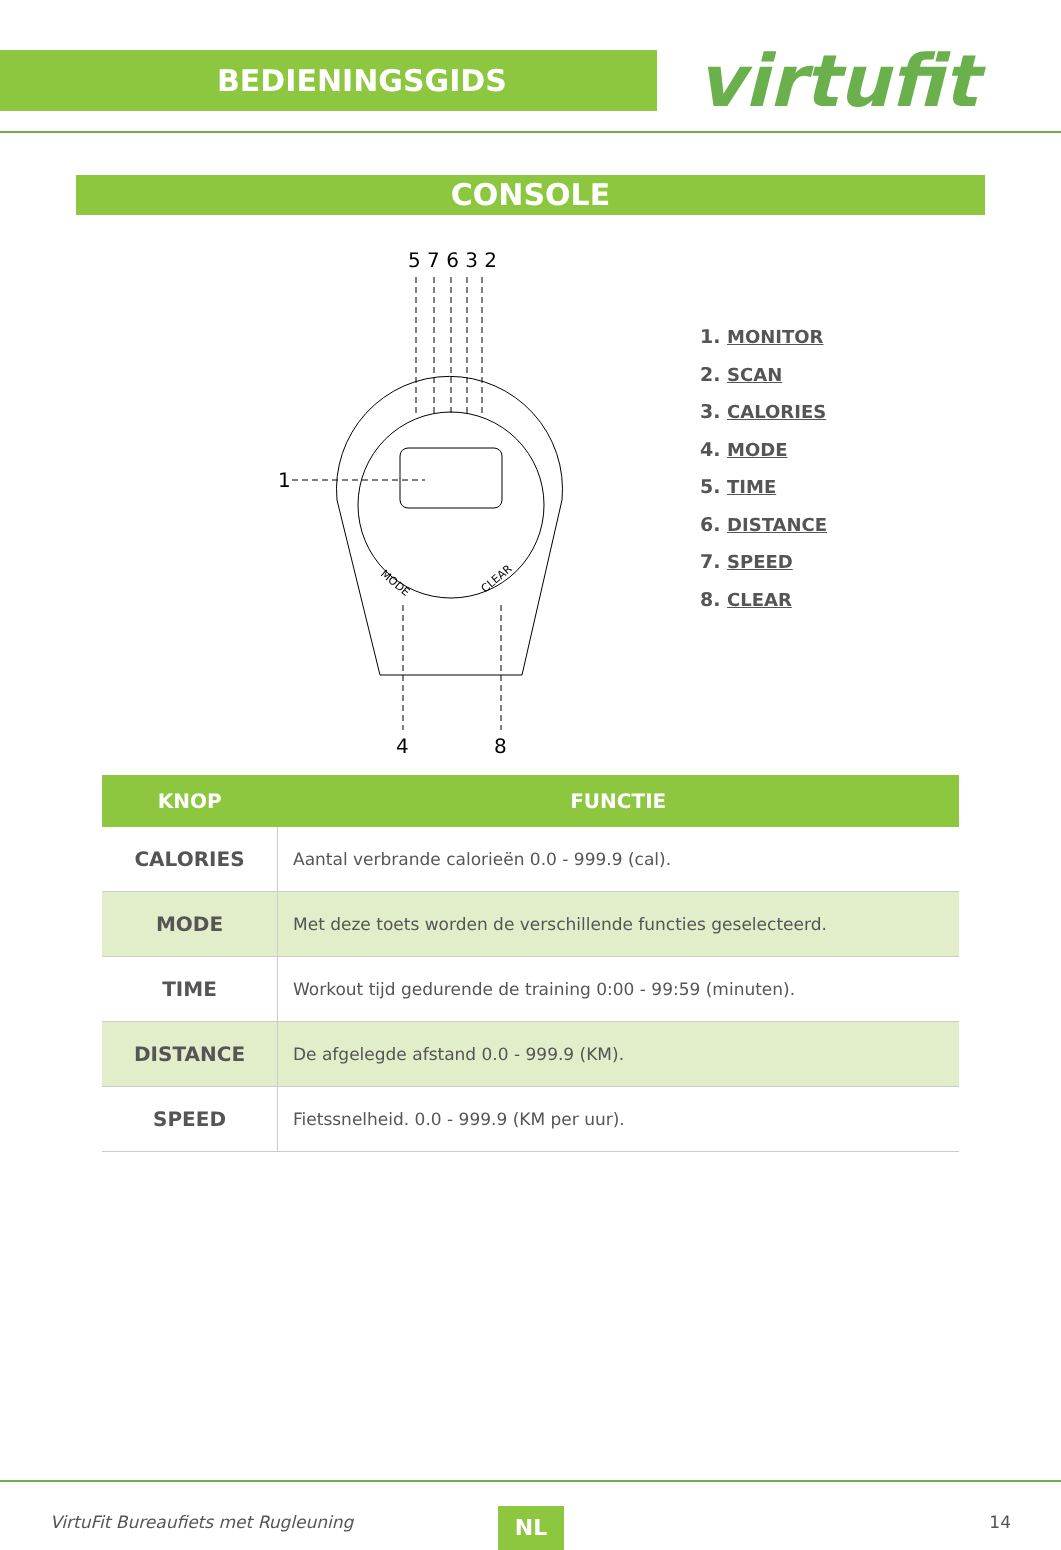BEDIENINGSGIDS
virtufit
CONSOLE
5 7 6 3 2
1
4
8
MODE
CLEAR
1. MONITOR
2. SCAN
3. CALORIES
4. MODE
5. TIME
6. DISTANCE
7. SPEED
8. CLEAR
| KNOP | FUNCTIE |
| --- | --- |
| CALORIES | Aantal verbrande calorieën 0.0 - 999.9 (cal). |
| MODE | Met deze toets worden de verschillende functies geselecteerd. |
| TIME | Workout tijd gedurende de training 0:00 - 99:59 (minuten). |
| DISTANCE | De afgelegde afstand 0.0 - 999.9 (KM). |
| SPEED | Fietssnelheid. 0.0 - 999.9 (KM per uur). |
VirtuFit Bureaufiets met Rugleuning
NL 14